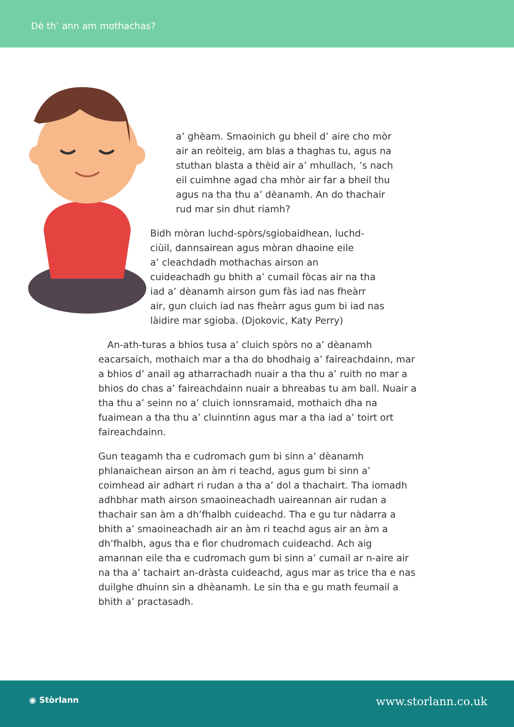Dè th’ ann am mothachas?
a’ ghèam. Smaoinich gu bheil d’ aire cho mòr
air an reòiteig, am blas a thaghas tu, agus na
stuthan blasta a thèid air a’ mhullach, ’s nach
eil cuimhne agad cha mhòr air far a bheil thu
agus na tha thu a’ dèanamh. An do thachair
rud mar sin dhut riamh?
Bidh mòran luchd-spòrs/sgiobaidhean, luchd-
ciùil, dannsairean agus mòran dhaoine eile
a’ cleachdadh mothachas airson an
cuideachadh gu bhith a’ cumail fòcas air na tha
iad a’ dèanamh airson gum fàs iad nas fheàrr
air, gun cluich iad nas fheàrr agus gum bi iad nas
làidire mar sgioba. (Djokovic, Katy Perry)
An-ath-turas a bhios tusa a’ cluich spòrs no a’ dèanamh eacarsaich, mothaich mar a tha do bhodhaig a’ faireachdainn, mar a bhios d’ anail ag atharrachadh nuair a tha thu a’ ruith no mar a bhios do chas a’ faireachdainn nuair a bhreabas tu am ball. Nuair a tha thu a’ seinn no a’ cluich ionnsramaid, mothaich dha na fuaimean a tha thu a’ cluinntinn agus mar a tha iad a’ toirt ort faireachdainn.
Gun teagamh tha e cudromach gum bi sinn a’ dèanamh phlanaichean airson an àm ri teachd, agus gum bi sinn a’ coimhead air adhart ri rudan a tha a’ dol a thachairt. Tha iomadh adhbhar math airson smaoineachadh uaireannan air rudan a thachair san àm a dh’fhalbh cuideachd. Tha e gu tur nàdarra a bhith a’ smaoineachadh air an àm ri teachd agus air an àm a dh’fhalbh, agus tha e fìor chudromach cuideachd. Ach aig amannan eile tha e cudromach gum bi sinn a’ cumail ar n-aire air na tha a’ tachairt an-dràsta cuideachd, agus mar as trice tha e nas duilghe dhuinn sin a dhèanamh. Le sin tha e gu math feumail a bhith a’ practasadh.
◉ Stòrlann www.storlann.co.uk